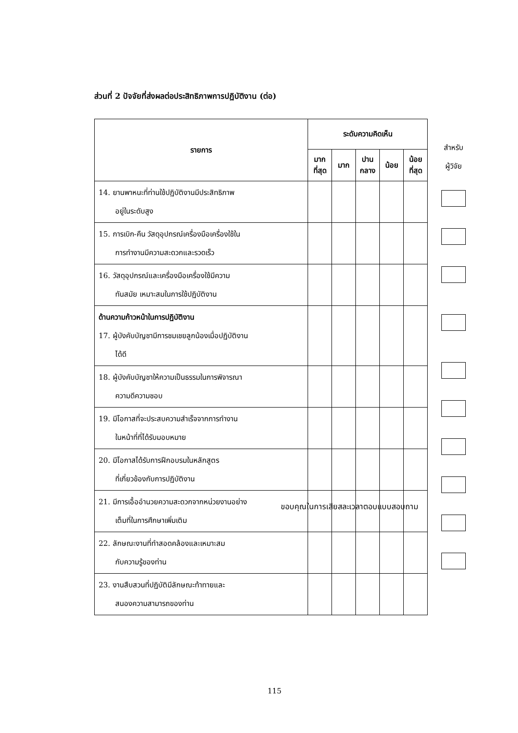ส่วนที่ 2 ปัจจัยที่ส่งผลต่อประสิทธิภาพการปฏิบัติงาน (ต่อ)
| รายการ | ระดับความคิดเห็น | | | | |
| --- | --- | --- | --- | --- | --- |
| | มาก ที่สุด | มาก | ปาน กลาง | น้อย | น้อย ที่สุด |
| 14. ยานพาหนะที่ท่านใช้ปฏิบัติงานมีประสิทธิภาพ อยู่ในระดับสูง | | | | | |
| 15. การเบิก-คืน วัสดุอุปกรณ์เครื่องมือเครื่องใช้ใน การทำงานมีความสะดวกและรวดเร็ว | | | | | |
| 16. วัสดุอุปกรณ์และเครื่องมือเครื่องใช้มีความ ทันสมัย เหมาะสมในการใช้ปฏิบัติงาน | | | | | |
| ด้านความก้าวหน้าในการปฏิบัติงาน 17. ผู้บังคับบัญชามีการชมเชยลูกน้องเมื่อปฏิบัติงาน ได้ดี | | | | | |
| 18. ผู้บังคับบัญชาให้ความเป็นธรรมในการพิจารณา ความดีความชอบ | | | | | |
| 19. มีโอกาสที่จะประสบความสำเร็จจากการทำงาน ในหน้าที่ที่ได้รับมอบหมาย | | | | | |
| 20. มีโอกาสได้รับการฝึกอบรมในหลักสูตร ที่เกี่ยวข้องกับการปฏิบัติงาน | | | | | |
| 21. มีการเอื้ออำนวยความสะดวกจากหน่วยงานอย่าง เต็มที่ในการศึกษาเพิ่มเติม | | | | | |
| 22. ลักษณะงานที่ทำสอดคล้องและเหมาะสม กับความรู้ของท่าน | | | | | |
| 23. งานสืบสวนที่ปฏิบัติมีลักษณะท้าทายและ สนองความสามารถของท่าน | | | | | |
สำหรับ
ผู้วิจัย
ขอบคุณในการเสียสละเวลาตอบแบบสอบถาม
115